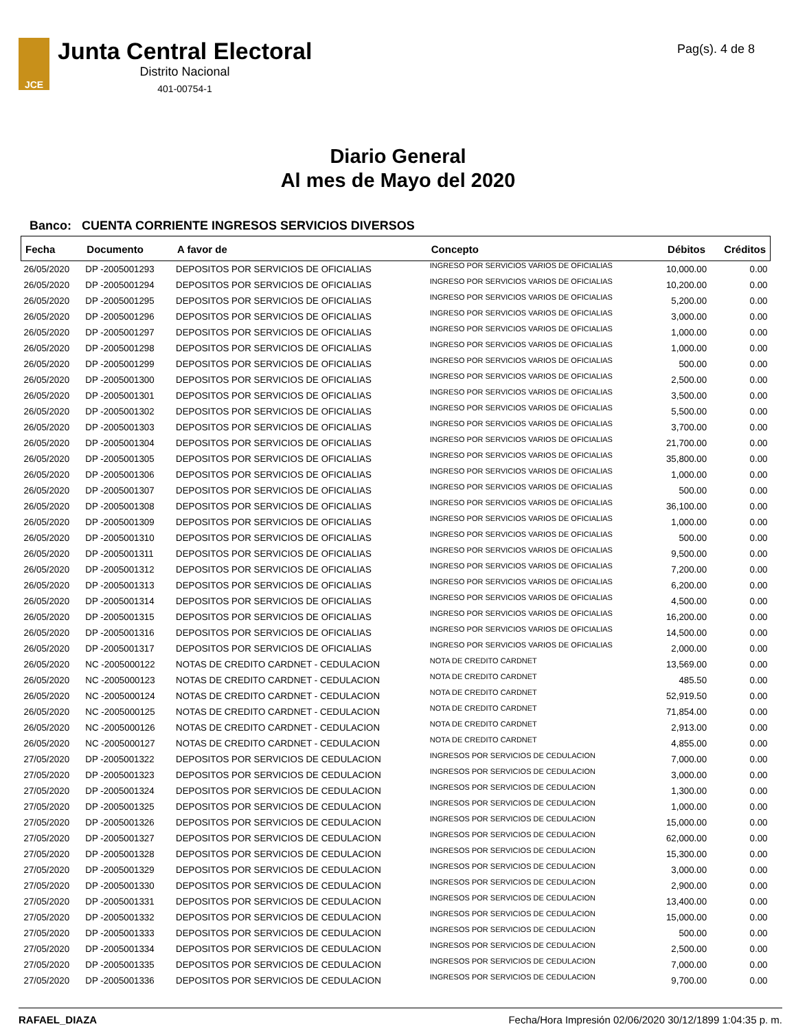JCE
Junta Central Electoral
Distrito Nacional
401-00754-1
Pag(s). 4 de 8
Diario General
Al mes de Mayo del 2020
Banco: CUENTA CORRIENTE INGRESOS SERVICIOS DIVERSOS
| Fecha | Documento | A favor de | Concepto | Débitos | Créditos |
| --- | --- | --- | --- | --- | --- |
| 26/05/2020 | DP -2005001293 | DEPOSITOS POR SERVICIOS DE OFICIALIAS | INGRESO POR SERVICIOS VARIOS DE OFICIALIAS | 10,000.00 | 0.00 |
| 26/05/2020 | DP -2005001294 | DEPOSITOS POR SERVICIOS DE OFICIALIAS | INGRESO POR SERVICIOS VARIOS DE OFICIALIAS | 10,200.00 | 0.00 |
| 26/05/2020 | DP -2005001295 | DEPOSITOS POR SERVICIOS DE OFICIALIAS | INGRESO POR SERVICIOS VARIOS DE OFICIALIAS | 5,200.00 | 0.00 |
| 26/05/2020 | DP -2005001296 | DEPOSITOS POR SERVICIOS DE OFICIALIAS | INGRESO POR SERVICIOS VARIOS DE OFICIALIAS | 3,000.00 | 0.00 |
| 26/05/2020 | DP -2005001297 | DEPOSITOS POR SERVICIOS DE OFICIALIAS | INGRESO POR SERVICIOS VARIOS DE OFICIALIAS | 1,000.00 | 0.00 |
| 26/05/2020 | DP -2005001298 | DEPOSITOS POR SERVICIOS DE OFICIALIAS | INGRESO POR SERVICIOS VARIOS DE OFICIALIAS | 1,000.00 | 0.00 |
| 26/05/2020 | DP -2005001299 | DEPOSITOS POR SERVICIOS DE OFICIALIAS | INGRESO POR SERVICIOS VARIOS DE OFICIALIAS | 500.00 | 0.00 |
| 26/05/2020 | DP -2005001300 | DEPOSITOS POR SERVICIOS DE OFICIALIAS | INGRESO POR SERVICIOS VARIOS DE OFICIALIAS | 2,500.00 | 0.00 |
| 26/05/2020 | DP -2005001301 | DEPOSITOS POR SERVICIOS DE OFICIALIAS | INGRESO POR SERVICIOS VARIOS DE OFICIALIAS | 3,500.00 | 0.00 |
| 26/05/2020 | DP -2005001302 | DEPOSITOS POR SERVICIOS DE OFICIALIAS | INGRESO POR SERVICIOS VARIOS DE OFICIALIAS | 5,500.00 | 0.00 |
| 26/05/2020 | DP -2005001303 | DEPOSITOS POR SERVICIOS DE OFICIALIAS | INGRESO POR SERVICIOS VARIOS DE OFICIALIAS | 3,700.00 | 0.00 |
| 26/05/2020 | DP -2005001304 | DEPOSITOS POR SERVICIOS DE OFICIALIAS | INGRESO POR SERVICIOS VARIOS DE OFICIALIAS | 21,700.00 | 0.00 |
| 26/05/2020 | DP -2005001305 | DEPOSITOS POR SERVICIOS DE OFICIALIAS | INGRESO POR SERVICIOS VARIOS DE OFICIALIAS | 35,800.00 | 0.00 |
| 26/05/2020 | DP -2005001306 | DEPOSITOS POR SERVICIOS DE OFICIALIAS | INGRESO POR SERVICIOS VARIOS DE OFICIALIAS | 1,000.00 | 0.00 |
| 26/05/2020 | DP -2005001307 | DEPOSITOS POR SERVICIOS DE OFICIALIAS | INGRESO POR SERVICIOS VARIOS DE OFICIALIAS | 500.00 | 0.00 |
| 26/05/2020 | DP -2005001308 | DEPOSITOS POR SERVICIOS DE OFICIALIAS | INGRESO POR SERVICIOS VARIOS DE OFICIALIAS | 36,100.00 | 0.00 |
| 26/05/2020 | DP -2005001309 | DEPOSITOS POR SERVICIOS DE OFICIALIAS | INGRESO POR SERVICIOS VARIOS DE OFICIALIAS | 1,000.00 | 0.00 |
| 26/05/2020 | DP -2005001310 | DEPOSITOS POR SERVICIOS DE OFICIALIAS | INGRESO POR SERVICIOS VARIOS DE OFICIALIAS | 500.00 | 0.00 |
| 26/05/2020 | DP -2005001311 | DEPOSITOS POR SERVICIOS DE OFICIALIAS | INGRESO POR SERVICIOS VARIOS DE OFICIALIAS | 9,500.00 | 0.00 |
| 26/05/2020 | DP -2005001312 | DEPOSITOS POR SERVICIOS DE OFICIALIAS | INGRESO POR SERVICIOS VARIOS DE OFICIALIAS | 7,200.00 | 0.00 |
| 26/05/2020 | DP -2005001313 | DEPOSITOS POR SERVICIOS DE OFICIALIAS | INGRESO POR SERVICIOS VARIOS DE OFICIALIAS | 6,200.00 | 0.00 |
| 26/05/2020 | DP -2005001314 | DEPOSITOS POR SERVICIOS DE OFICIALIAS | INGRESO POR SERVICIOS VARIOS DE OFICIALIAS | 4,500.00 | 0.00 |
| 26/05/2020 | DP -2005001315 | DEPOSITOS POR SERVICIOS DE OFICIALIAS | INGRESO POR SERVICIOS VARIOS DE OFICIALIAS | 16,200.00 | 0.00 |
| 26/05/2020 | DP -2005001316 | DEPOSITOS POR SERVICIOS DE OFICIALIAS | INGRESO POR SERVICIOS VARIOS DE OFICIALIAS | 14,500.00 | 0.00 |
| 26/05/2020 | DP -2005001317 | DEPOSITOS POR SERVICIOS DE OFICIALIAS | INGRESO POR SERVICIOS VARIOS DE OFICIALIAS | 2,000.00 | 0.00 |
| 26/05/2020 | NC -2005000122 | NOTAS DE CREDITO CARDNET - CEDULACION | NOTA DE CREDITO CARDNET | 13,569.00 | 0.00 |
| 26/05/2020 | NC -2005000123 | NOTAS DE CREDITO CARDNET - CEDULACION | NOTA DE CREDITO CARDNET | 485.50 | 0.00 |
| 26/05/2020 | NC -2005000124 | NOTAS DE CREDITO CARDNET - CEDULACION | NOTA DE CREDITO CARDNET | 52,919.50 | 0.00 |
| 26/05/2020 | NC -2005000125 | NOTAS DE CREDITO CARDNET - CEDULACION | NOTA DE CREDITO CARDNET | 71,854.00 | 0.00 |
| 26/05/2020 | NC -2005000126 | NOTAS DE CREDITO CARDNET - CEDULACION | NOTA DE CREDITO CARDNET | 2,913.00 | 0.00 |
| 26/05/2020 | NC -2005000127 | NOTAS DE CREDITO CARDNET - CEDULACION | NOTA DE CREDITO CARDNET | 4,855.00 | 0.00 |
| 27/05/2020 | DP -2005001322 | DEPOSITOS POR SERVICIOS DE CEDULACION | INGRESOS POR SERVICIOS DE CEDULACION | 7,000.00 | 0.00 |
| 27/05/2020 | DP -2005001323 | DEPOSITOS POR SERVICIOS DE CEDULACION | INGRESOS POR SERVICIOS DE CEDULACION | 3,000.00 | 0.00 |
| 27/05/2020 | DP -2005001324 | DEPOSITOS POR SERVICIOS DE CEDULACION | INGRESOS POR SERVICIOS DE CEDULACION | 1,300.00 | 0.00 |
| 27/05/2020 | DP -2005001325 | DEPOSITOS POR SERVICIOS DE CEDULACION | INGRESOS POR SERVICIOS DE CEDULACION | 1,000.00 | 0.00 |
| 27/05/2020 | DP -2005001326 | DEPOSITOS POR SERVICIOS DE CEDULACION | INGRESOS POR SERVICIOS DE CEDULACION | 15,000.00 | 0.00 |
| 27/05/2020 | DP -2005001327 | DEPOSITOS POR SERVICIOS DE CEDULACION | INGRESOS POR SERVICIOS DE CEDULACION | 62,000.00 | 0.00 |
| 27/05/2020 | DP -2005001328 | DEPOSITOS POR SERVICIOS DE CEDULACION | INGRESOS POR SERVICIOS DE CEDULACION | 15,300.00 | 0.00 |
| 27/05/2020 | DP -2005001329 | DEPOSITOS POR SERVICIOS DE CEDULACION | INGRESOS POR SERVICIOS DE CEDULACION | 3,000.00 | 0.00 |
| 27/05/2020 | DP -2005001330 | DEPOSITOS POR SERVICIOS DE CEDULACION | INGRESOS POR SERVICIOS DE CEDULACION | 2,900.00 | 0.00 |
| 27/05/2020 | DP -2005001331 | DEPOSITOS POR SERVICIOS DE CEDULACION | INGRESOS POR SERVICIOS DE CEDULACION | 13,400.00 | 0.00 |
| 27/05/2020 | DP -2005001332 | DEPOSITOS POR SERVICIOS DE CEDULACION | INGRESOS POR SERVICIOS DE CEDULACION | 15,000.00 | 0.00 |
| 27/05/2020 | DP -2005001333 | DEPOSITOS POR SERVICIOS DE CEDULACION | INGRESOS POR SERVICIOS DE CEDULACION | 500.00 | 0.00 |
| 27/05/2020 | DP -2005001334 | DEPOSITOS POR SERVICIOS DE CEDULACION | INGRESOS POR SERVICIOS DE CEDULACION | 2,500.00 | 0.00 |
| 27/05/2020 | DP -2005001335 | DEPOSITOS POR SERVICIOS DE CEDULACION | INGRESOS POR SERVICIOS DE CEDULACION | 7,000.00 | 0.00 |
| 27/05/2020 | DP -2005001336 | DEPOSITOS POR SERVICIOS DE CEDULACION | INGRESOS POR SERVICIOS DE CEDULACION | 9,700.00 | 0.00 |
RAFAEL_DIAZA Fecha/Hora Impresión 02/06/2020 30/12/1899 1:04:35 p. m.